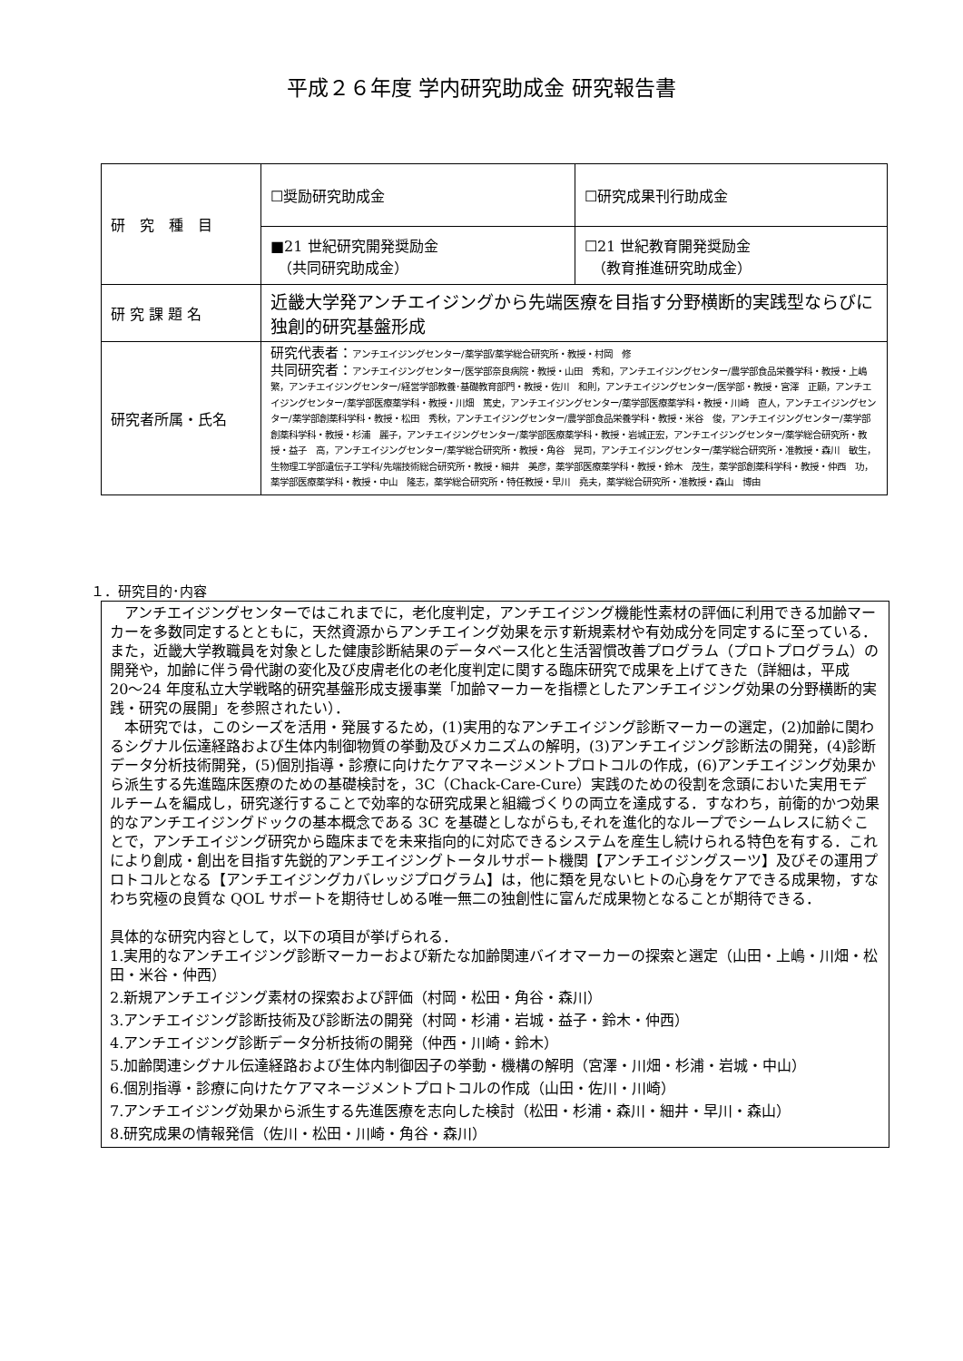平成２６年度 学内研究助成金 研究報告書
| 研 究 種 目 | ☐奨励研究助成金 | ☐研究成果刊行助成金 |
| | ■21 世紀研究開発奨励金 （共同研究助成金） | ☐21 世紀教育開発奨励金 （教育推進研究助成金） |
| 研 究 課 題 名 | 近畿大学発アンチエイジングから先端医療を目指す分野横断的実践型ならびに独創的研究基盤形成 | |
| 研究者所属・氏名 | 研究代表者： アンチエイジングセンター/薬学部/薬学総合研究所・教授・村岡 修 共同研究者： アンチエイジングセンター/医学部奈良病院・教授・山田 秀和，アンチエイジングセンター/農学部食品栄養学科・教授・上嶋 繁，アンチエイジングセンター/経営学部教養･基礎教育部門・教授・佐川 和則，アンチエイジングセンター/医学部・教授・宮澤 正顯，アンチエイジングセンター/薬学部医療薬学科・教授・川畑 篤史，アンチエイジングセンター/薬学部医療薬学科・教授・川崎 直人，アンチエイジングセンター/薬学部創薬科学科・教授・松田 秀秋，アンチエイジングセンター/農学部食品栄養学科・教授・米谷 俊，アンチエイジングセンター/薬学部創薬科学科・教授・杉浦 麗子，アンチエイジングセンター/薬学部医療薬学科・教授・岩城正宏，アンチエイジングセンター/薬学総合研究所・教授・益子 高，アンチエイジングセンター/薬学総合研究所・教授・角谷 晃司，アンチエイジングセンター/薬学総合研究所・准教授・森川 敏生，生物理工学部遺伝子工学科/先端技術総合研究所・教授・細井 美彦，薬学部医療薬学科・教授・鈴木 茂生，薬学部創薬科学科・教授・仲西 功，薬学部医療薬学科・教授・中山 隆志，薬学総合研究所・特任教授・早川 堯夫，薬学総合研究所・准教授・森山 博由 | |
１．研究目的･内容
　アンチエイジングセンターではこれまでに，老化度判定，アンチエイジング機能性素材の評価に利用できる加齢マーカーを多数同定するとともに，天然資源からアンチエイング効果を示す新規素材や有効成分を同定するに至っている．また，近畿大学教職員を対象とした健康診断結果のデータベース化と生活習慣改善プログラム（プロトプログラム）の開発や，加齢に伴う骨代謝の変化及び皮膚老化の老化度判定に関する臨床研究で成果を上げてきた（詳細は，平成 20〜24 年度私立大学戦略的研究基盤形成支援事業「加齢マーカーを指標としたアンチエイジング効果の分野横断的実践・研究の展開」を参照されたい）．
　本研究では，このシーズを活用・発展するため，(1)実用的なアンチエイジング診断マーカーの選定，(2)加齢に関わるシグナル伝達経路および生体内制御物質の挙動及びメカニズムの解明，(3)アンチエイジング診断法の開発，(4)診断データ分析技術開発，(5)個別指導・診療に向けたケアマネージメントプロトコルの作成，(6)アンチエイジング効果から派生する先進臨床医療のための基礎検討を，3C（Chack-Care-Cure）実践のための役割を念頭においた実用モデルチームを編成し，研究遂行することで効率的な研究成果と組織づくりの両立を達成する．すなわち，前衛的かつ効果的なアンチエイジングドックの基本概念である 3C を基礎としながらも,それを進化的なループでシームレスに紡ぐことで，アンチエイジング研究から臨床までを未来指向的に対応できるシステムを産生し続けられる特色を有する．これにより創成・創出を目指す先鋭的アンチエイジングトータルサポート機関【アンチエイジングスーツ】及びその運用プロトコルとなる【アンチエイジングカバレッジプログラム】は，他に類を見ないヒトの心身をケアできる成果物，すなわち究極の良質な QOL サポートを期待せしめる唯一無二の独創性に富んだ成果物となることが期待できる．
具体的な研究内容として，以下の項目が挙げられる．
1.実用的なアンチエイジング診断マーカーおよび新たな加齢関連バイオマーカーの探索と選定（山田・上嶋・川畑・松田・米谷・仲西）
2.新規アンチエイジング素材の探索および評価（村岡・松田・角谷・森川）
3.アンチエイジング診断技術及び診断法の開発（村岡・杉浦・岩城・益子・鈴木・仲西）
4.アンチエイジング診断データ分析技術の開発（仲西・川崎・鈴木）
5.加齢関連シグナル伝達経路および生体内制御因子の挙動・機構の解明（宮澤・川畑・杉浦・岩城・中山）
6.個別指導・診療に向けたケアマネージメントプロトコルの作成（山田・佐川・川崎）
7.アンチエイジング効果から派生する先進医療を志向した検討（松田・杉浦・森川・細井・早川・森山）
8.研究成果の情報発信（佐川・松田・川崎・角谷・森川）